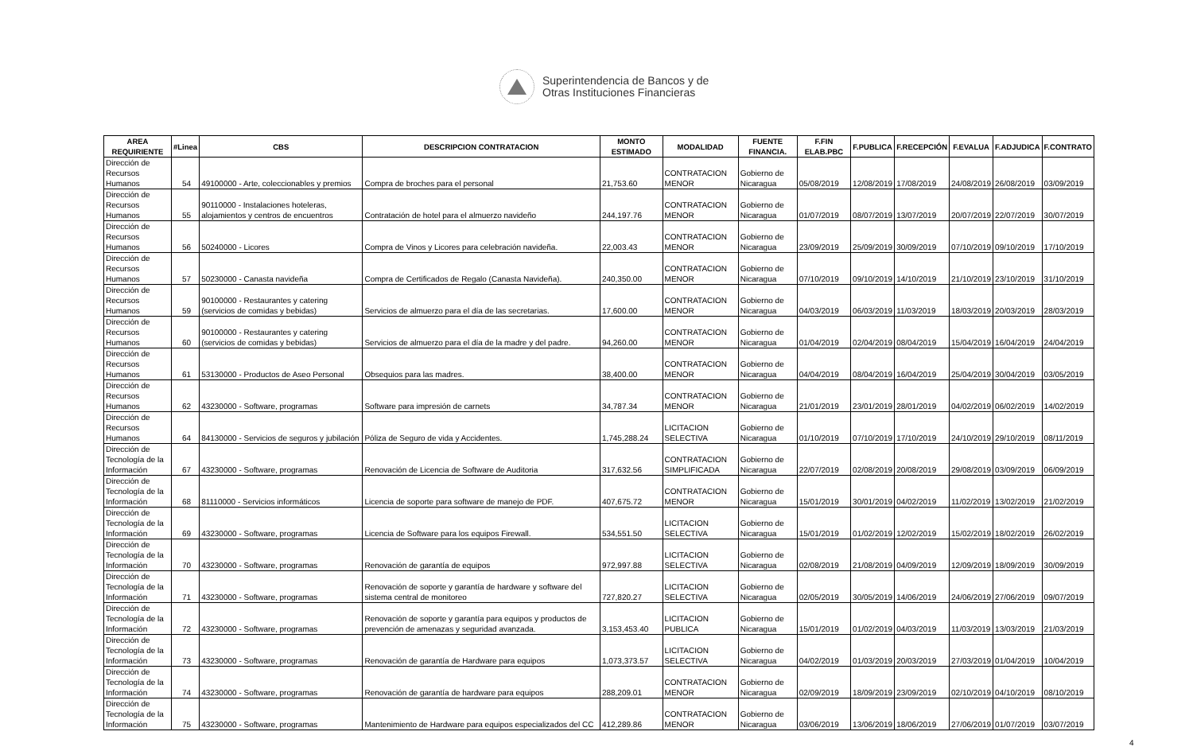Superintendencia de Bancos y de
Otras Instituciones Financieras
| AREA REQUIRIENTE | #Linea | CBS | DESCRIPCION CONTRATACION | MONTO ESTIMADO | MODALIDAD | FUENTE FINANCIA. | F.FIN ELAB.PBC | F.PUBLICA | F.RECEPCIÓN | F.EVALUA | F.ADJUDICA | F.CONTRATO |
| --- | --- | --- | --- | --- | --- | --- | --- | --- | --- | --- | --- | --- |
| Dirección de Recursos Humanos | 54 | 49100000 - Arte, coleccionables y premios | Compra de broches para el personal | 21,753.60 | CONTRATACION MENOR | Gobierno de Nicaragua | 05/08/2019 | 12/08/2019 | 17/08/2019 | 24/08/2019 | 26/08/2019 | 03/09/2019 |
| Dirección de Recursos Humanos | 55 | 90110000 - Instalaciones hoteleras, alojamientos y centros de encuentros | Contratación de hotel para el almuerzo navideño | 244,197.76 | CONTRATACION MENOR | Gobierno de Nicaragua | 01/07/2019 | 08/07/2019 | 13/07/2019 | 20/07/2019 | 22/07/2019 | 30/07/2019 |
| Dirección de Recursos Humanos | 56 | 50240000 - Licores | Compra de Vinos y Licores para celebración navideña. | 22,003.43 | CONTRATACION MENOR | Gobierno de Nicaragua | 23/09/2019 | 25/09/2019 | 30/09/2019 | 07/10/2019 | 09/10/2019 | 17/10/2019 |
| Dirección de Recursos Humanos | 57 | 50230000 - Canasta navideña | Compra de Certificados de Regalo (Canasta Navideña). | 240,350.00 | CONTRATACION MENOR | Gobierno de Nicaragua | 07/10/2019 | 09/10/2019 | 14/10/2019 | 21/10/2019 | 23/10/2019 | 31/10/2019 |
| Dirección de Recursos Humanos | 59 | 90100000 - Restaurantes y catering (servicios de comidas y bebidas) | Servicios de almuerzo para el día de las secretarias. | 17,600.00 | CONTRATACION MENOR | Gobierno de Nicaragua | 04/03/2019 | 06/03/2019 | 11/03/2019 | 18/03/2019 | 20/03/2019 | 28/03/2019 |
| Dirección de Recursos Humanos | 60 | 90100000 - Restaurantes y catering (servicios de comidas y bebidas) | Servicios de almuerzo para el día de la madre y del padre. | 94,260.00 | CONTRATACION MENOR | Gobierno de Nicaragua | 01/04/2019 | 02/04/2019 | 08/04/2019 | 15/04/2019 | 16/04/2019 | 24/04/2019 |
| Dirección de Recursos Humanos | 61 | 53130000 - Productos de Aseo Personal | Obsequios para las madres. | 38,400.00 | CONTRATACION MENOR | Gobierno de Nicaragua | 04/04/2019 | 08/04/2019 | 16/04/2019 | 25/04/2019 | 30/04/2019 | 03/05/2019 |
| Dirección de Recursos Humanos | 62 | 43230000 - Software, programas | Software para impresión de carnets | 34,787.34 | CONTRATACION MENOR | Gobierno de Nicaragua | 21/01/2019 | 23/01/2019 | 28/01/2019 | 04/02/2019 | 06/02/2019 | 14/02/2019 |
| Dirección de Recursos Humanos | 64 | 84130000 - Servicios de seguros y jubilación | Póliza de Seguro de vida y Accidentes. | 1,745,288.24 | LICITACION SELECTIVA | Gobierno de Nicaragua | 01/10/2019 | 07/10/2019 | 17/10/2019 | 24/10/2019 | 29/10/2019 | 08/11/2019 |
| Dirección de Tecnología de la Información | 67 | 43230000 - Software, programas | Renovación de Licencia de Software de Auditoria | 317,632.56 | CONTRATACION SIMPLIFICADA | Gobierno de Nicaragua | 22/07/2019 | 02/08/2019 | 20/08/2019 | 29/08/2019 | 03/09/2019 | 06/09/2019 |
| Dirección de Tecnología de la Información | 68 | 81110000 - Servicios informáticos | Licencia de soporte para software de manejo de PDF. | 407,675.72 | CONTRATACION MENOR | Gobierno de Nicaragua | 15/01/2019 | 30/01/2019 | 04/02/2019 | 11/02/2019 | 13/02/2019 | 21/02/2019 |
| Dirección de Tecnología de la Información | 69 | 43230000 - Software, programas | Licencia de Software para los equipos Firewall. | 534,551.50 | LICITACION SELECTIVA | Gobierno de Nicaragua | 15/01/2019 | 01/02/2019 | 12/02/2019 | 15/02/2019 | 18/02/2019 | 26/02/2019 |
| Dirección de Tecnología de la Información | 70 | 43230000 - Software, programas | Renovación de garantía de equipos | 972,997.88 | LICITACION SELECTIVA | Gobierno de Nicaragua | 02/08/2019 | 21/08/2019 | 04/09/2019 | 12/09/2019 | 18/09/2019 | 30/09/2019 |
| Dirección de Tecnología de la Información | 71 | 43230000 - Software, programas | Renovación de soporte y garantía de hardware y software del sistema central de monitoreo | 727,820.27 | LICITACION SELECTIVA | Gobierno de Nicaragua | 02/05/2019 | 30/05/2019 | 14/06/2019 | 24/06/2019 | 27/06/2019 | 09/07/2019 |
| Dirección de Tecnología de la Información | 72 | 43230000 - Software, programas | Renovación de soporte y garantía para equipos y productos de prevención de amenazas y seguridad avanzada. | 3,153,453.40 | LICITACION PUBLICA | Gobierno de Nicaragua | 15/01/2019 | 01/02/2019 | 04/03/2019 | 11/03/2019 | 13/03/2019 | 21/03/2019 |
| Dirección de Tecnología de la Información | 73 | 43230000 - Software, programas | Renovación de garantía de Hardware para equipos | 1,073,373.57 | LICITACION SELECTIVA | Gobierno de Nicaragua | 04/02/2019 | 01/03/2019 | 20/03/2019 | 27/03/2019 | 01/04/2019 | 10/04/2019 |
| Dirección de Tecnología de la Información | 74 | 43230000 - Software, programas | Renovación de garantía de hardware para equipos | 288,209.01 | CONTRATACION MENOR | Gobierno de Nicaragua | 02/09/2019 | 18/09/2019 | 23/09/2019 | 02/10/2019 | 04/10/2019 | 08/10/2019 |
| Dirección de Tecnología de la Información | 75 | 43230000 - Software, programas | Mantenimiento de Hardware para equipos especializados del CC | 412,289.86 | CONTRATACION MENOR | Gobierno de Nicaragua | 03/06/2019 | 13/06/2019 | 18/06/2019 | 27/06/2019 | 01/07/2019 | 03/07/2019 |
4